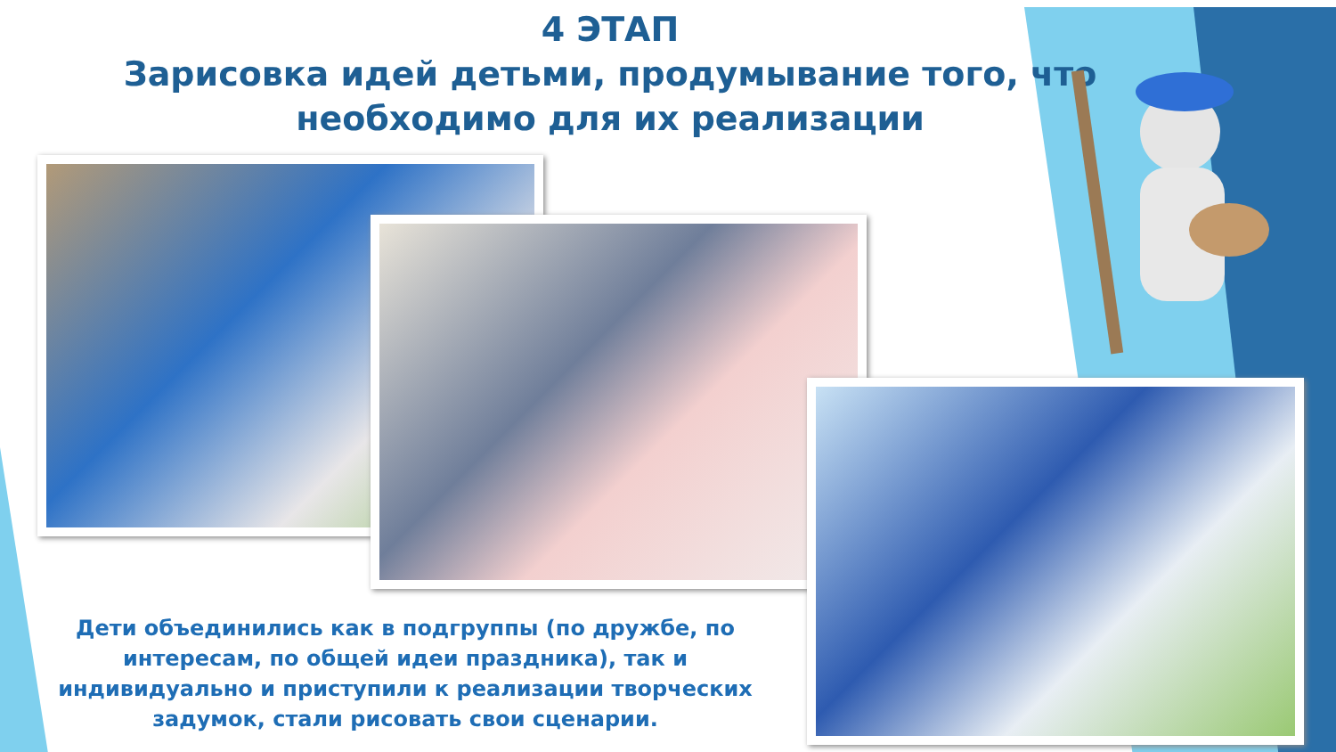4 ЭТАП
Зарисовка идей детьми, продумывание того, что необходимо для их реализации
Дети объединились как в подгруппы (по дружбе, по интересам, по общей идеи праздника), так и индивидуально и приступили к реализации творческих задумок, стали рисовать свои сценарии.